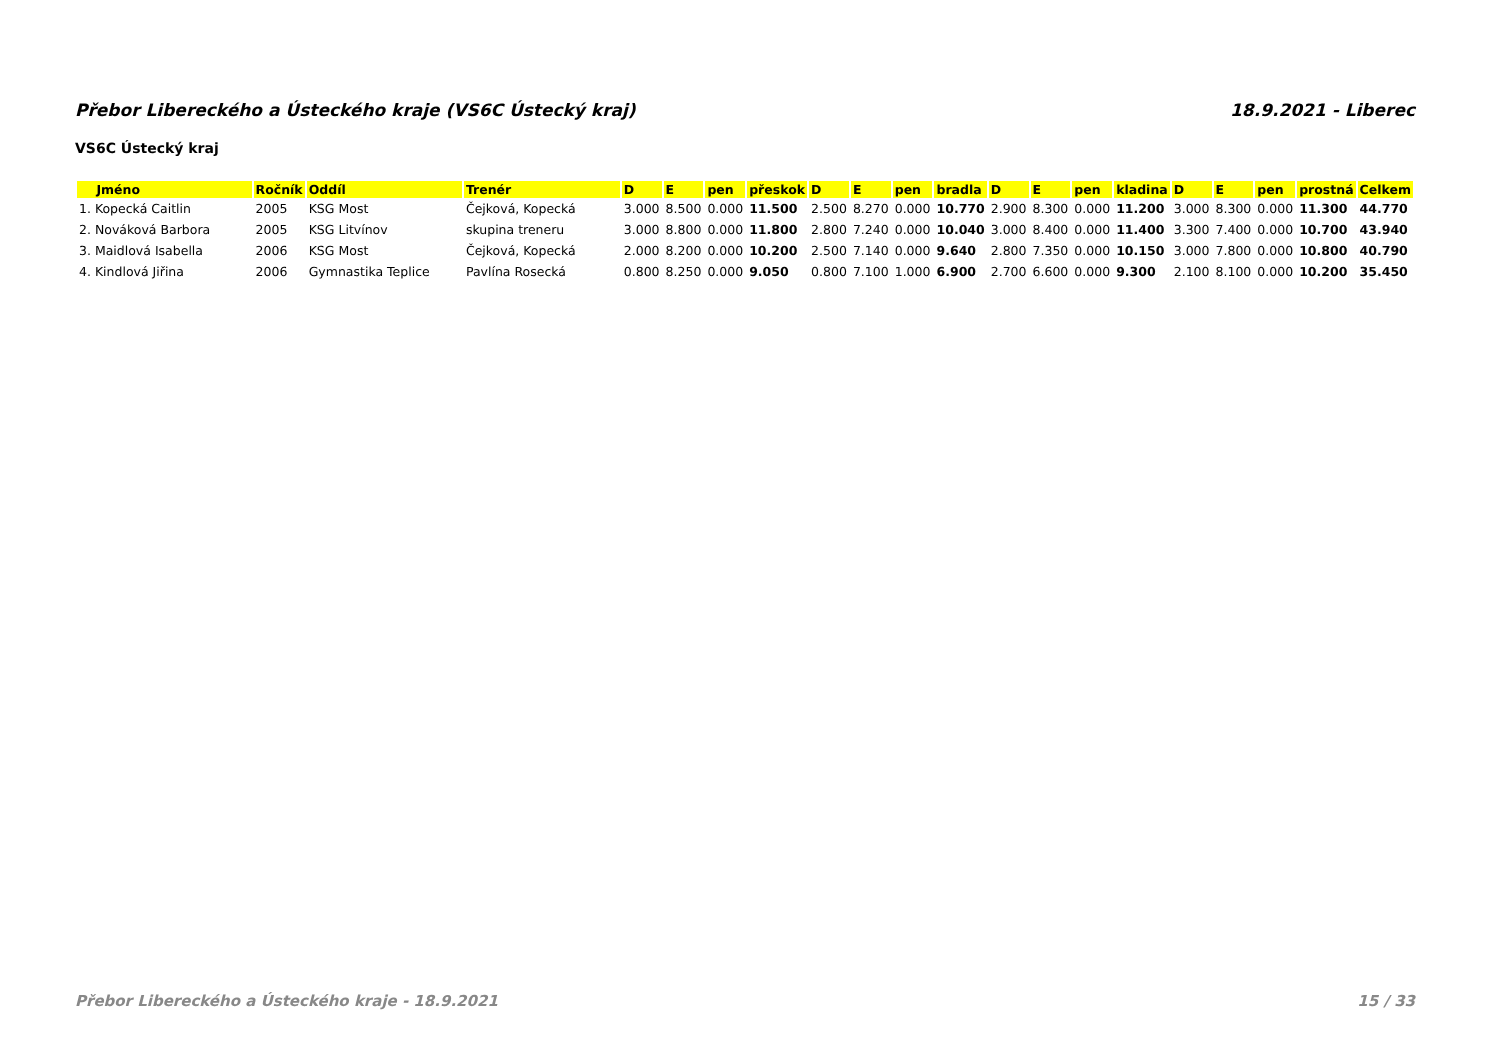Přebor Libereckého a Ústeckého kraje (VS6C Ústecký kraj) 18.9.2021 - Liberec
VS6C Ústecký kraj
| Jméno | Ročník | Oddíl | Trenér | D | E | pen | přeskok | D | E | pen | bradla | D | E | pen | kladina | D | E | pen | prostná | Celkem |
| --- | --- | --- | --- | --- | --- | --- | --- | --- | --- | --- | --- | --- | --- | --- | --- | --- | --- | --- | --- | --- |
| 1. Kopecká Caitlin | 2005 | KSG Most | Čejková, Kopecká | 3.000 | 8.500 | 0.000 | 11.500 | 2.500 | 8.270 | 0.000 | 10.770 | 2.900 | 8.300 | 0.000 | 11.200 | 3.000 | 8.300 | 0.000 | 11.300 | 44.770 |
| 2. Nováková Barbora | 2005 | KSG Litvínov | skupina treneru | 3.000 | 8.800 | 0.000 | 11.800 | 2.800 | 7.240 | 0.000 | 10.040 | 3.000 | 8.400 | 0.000 | 11.400 | 3.300 | 7.400 | 0.000 | 10.700 | 43.940 |
| 3. Maidlová Isabella | 2006 | KSG Most | Čejková, Kopecká | 2.000 | 8.200 | 0.000 | 10.200 | 2.500 | 7.140 | 0.000 | 9.640 | 2.800 | 7.350 | 0.000 | 10.150 | 3.000 | 7.800 | 0.000 | 10.800 | 40.790 |
| 4. Kindlová Jiřina | 2006 | Gymnastika Teplice | Pavlína Rosecká | 0.800 | 8.250 | 0.000 | 9.050 | 0.800 | 7.100 | 1.000 | 6.900 | 2.700 | 6.600 | 0.000 | 9.300 | 2.100 | 8.100 | 0.000 | 10.200 | 35.450 |
Přebor Libereckého a Ústeckého kraje - 18.9.2021 15 / 33